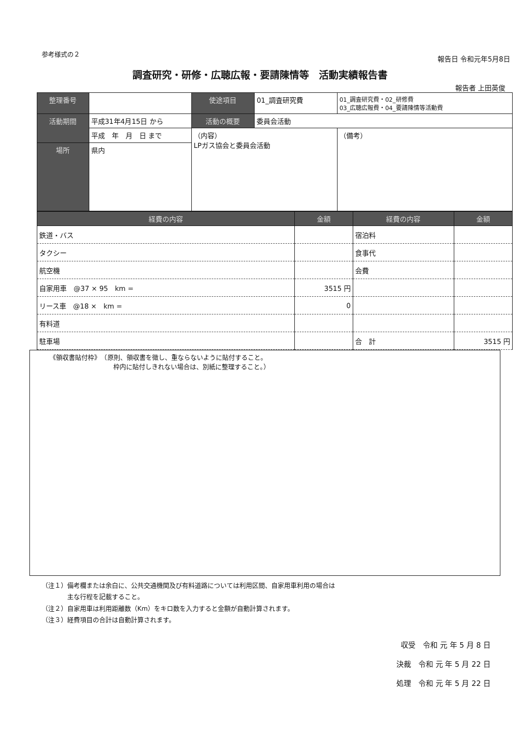参考様式の２
報告日 令和元年5月8日
調査研究・研修・広聴広報・要請陳情等　活動実績報告書
報告者 上田英俊
| 整理番号 | | 使途項目 | 01_調査研究費 | 01_調査研究費・02_研修費 03_広聴広報費・04_要請陳情等活動費 |
| 活動期間 | 平成31年4月15日 から | 活動の概要 | 委員会活動 | |
| | 平成 年 月 日 まで | （内容） LPガス協会と委員会活動 | | （備考） |
| 場所 | 県内 | | | |
| 経費の内容 | 金額 | 経費の内容 | 金額 |
| --- | --- | --- | --- |
| 鉄道・バス | | 宿泊料 | |
| タクシー | | 食事代 | |
| 航空機 | | 会費 | |
| 自家用車 @37 × 95 km = | 3515 円 | | |
| リース車 @18 × km = | 0 | | |
| 有料道 | | | |
| 駐車場 | | 合 計 | 3515 円 |
《領収書貼付枠》　（原則、領収書を徴し、重ならないように貼付すること。
　　　　　　　　　　枠内に貼付しきれない場合は、別紙に整理すること。）
（注１）備考欄または余白に、公共交通機関及び有料道路については利用区間、自家用車利用の場合は
　　　　主な行程を記載すること。
（注２）自家用車は利用距離数（Km）をキロ数を入力すると金額が自動計算されます。
（注３）経費項目の合計は自動計算されます。
収受　令和 元 年 5 月 8 日
決裁　令和 元 年 5 月 22 日
処理　令和 元 年 5 月 22 日